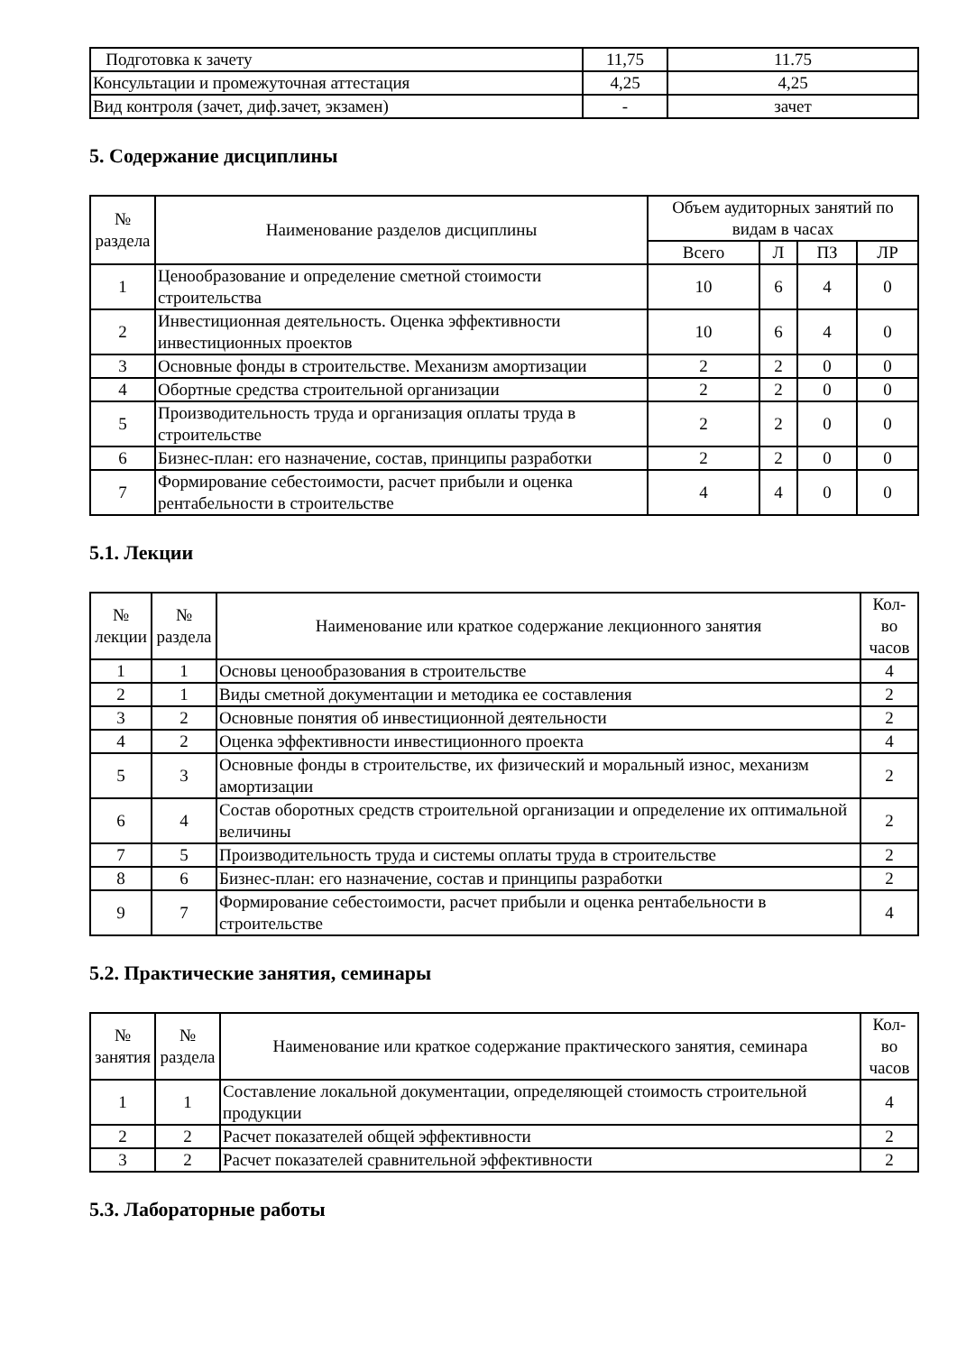| Подготовка к зачету | 11,75 | 11.75 |
| Консультации и промежуточная аттестация | 4,25 | 4,25 |
| Вид контроля (зачет, диф.зачет, экзамен) | - | зачет |
5. Содержание дисциплины
| № раздела | Наименование разделов дисциплины | Объем аудиторных занятий по видам в часах | | | |
| --- | --- | --- | --- | --- | --- |
| | | Всего | Л | ПЗ | ЛР |
| 1 | Ценообразование и определение сметной стоимости строительства | 10 | 6 | 4 | 0 |
| 2 | Инвестиционная деятельность. Оценка эффективности инвестиционных проектов | 10 | 6 | 4 | 0 |
| 3 | Основные фонды в строительстве. Механизм амортизации | 2 | 2 | 0 | 0 |
| 4 | Обортные средства строительной организации | 2 | 2 | 0 | 0 |
| 5 | Производительность труда и организация оплаты труда в строительстве | 2 | 2 | 0 | 0 |
| 6 | Бизнес-план: его назначение, состав, принципы разработки | 2 | 2 | 0 | 0 |
| 7 | Формирование себестоимости, расчет прибыли и оценка рентабельности в строительстве | 4 | 4 | 0 | 0 |
5.1. Лекции
| № лекции | № раздела | Наименование или краткое содержание лекционного занятия | Кол- во часов |
| --- | --- | --- | --- |
| 1 | 1 | Основы ценообразования в строительстве | 4 |
| 2 | 1 | Виды сметной документации и методика ее составления | 2 |
| 3 | 2 | Основные понятия об инвестиционной деятельности | 2 |
| 4 | 2 | Оценка эффективности инвестиционного проекта | 4 |
| 5 | 3 | Основные фонды в строительстве, их физический и моральный износ, механизм амортизации | 2 |
| 6 | 4 | Состав оборотных средств строительной организации и определение их оптимальной величины | 2 |
| 7 | 5 | Производительность труда и системы оплаты труда в строительстве | 2 |
| 8 | 6 | Бизнес-план: его назначение, состав и принципы разработки | 2 |
| 9 | 7 | Формирование себестоимости, расчет прибыли и оценка рентабельности в строительстве | 4 |
5.2. Практические занятия, семинары
| № занятия | № раздела | Наименование или краткое содержание практического занятия, семинара | Кол- во часов |
| --- | --- | --- | --- |
| 1 | 1 | Составление локальной документации, определяющей стоимость строительной продукции | 4 |
| 2 | 2 | Расчет показателей общей эффективности | 2 |
| 3 | 2 | Расчет показателей сравнительной эффективности | 2 |
5.3. Лабораторные работы